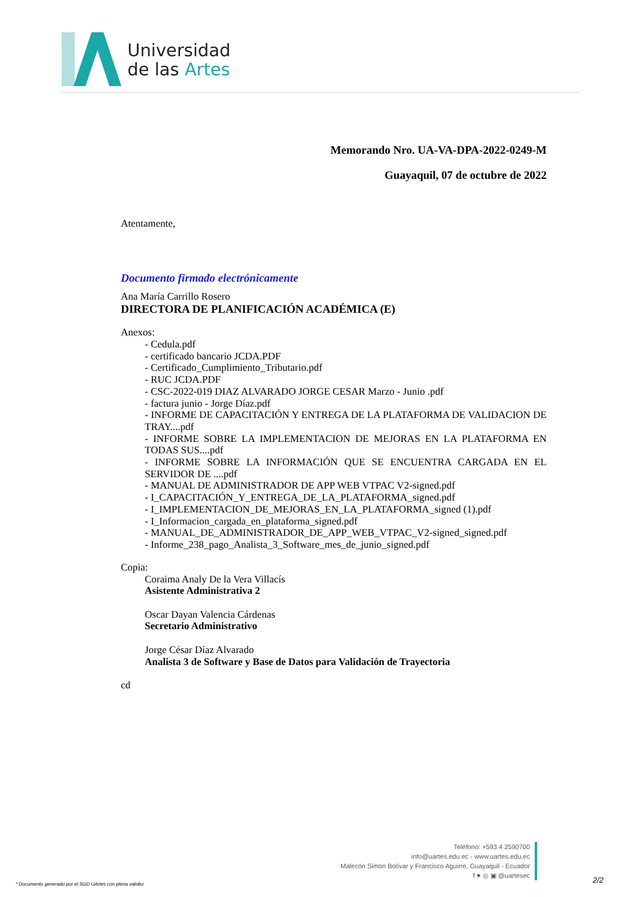Universidad
de las Artes
Memorando Nro. UA-VA-DPA-2022-0249-M
Guayaquil, 07 de octubre de 2022
Atentamente,
Documento firmado electrónicamente
Ana María Carrillo Rosero
DIRECTORA DE PLANIFICACIÓN ACADÉMICA (E)
Anexos:
- Cedula.pdf
- certificado bancario JCDA.PDF
- Certificado_Cumplimiento_Tributario.pdf
- RUC JCDA.PDF
- CSC-2022-019 DIAZ ALVARADO JORGE CESAR Marzo - Junio .pdf
- factura junio - Jorge Díaz.pdf
- INFORME DE CAPACITACIÓN Y ENTREGA DE LA PLATAFORMA DE VALIDACION DE TRAY....pdf
- INFORME SOBRE LA IMPLEMENTACION DE MEJORAS EN LA PLATAFORMA EN TODAS SUS....pdf
- INFORME SOBRE LA INFORMACIÓN QUE SE ENCUENTRA CARGADA EN EL SERVIDOR DE ....pdf
- MANUAL DE ADMINISTRADOR DE APP WEB VTPAC V2-signed.pdf
- I_CAPACITACIÓN_Y_ENTREGA_DE_LA_PLATAFORMA_signed.pdf
- I_IMPLEMENTACION_DE_MEJORAS_EN_LA_PLATAFORMA_signed (1).pdf
- I_Informacion_cargada_en_plataforma_signed.pdf
- MANUAL_DE_ADMINISTRADOR_DE_APP_WEB_VTPAC_V2-signed_signed.pdf
- Informe_238_pago_Analista_3_Software_mes_de_junio_signed.pdf
Copia:
Coraima Analy De la Vera Villacís
Asistente Administrativa 2
Oscar Dayan Valencia Cárdenas
Secretario Administrativo
Jorge César Díaz Alvarado
Analista 3 de Software y Base de Datos para Validación de Trayectoria
cd
Teléfono: +593 4 2590700
info@uartes.edu.ec - www.uartes.edu.ec
Malecón Simón Bolívar y Francisco Aguirre, Guayaquil - Ecuador
f ♥ ◎ ▣ @uartesec
* Documento generado por el SGD UArtes con plena validez
2/2